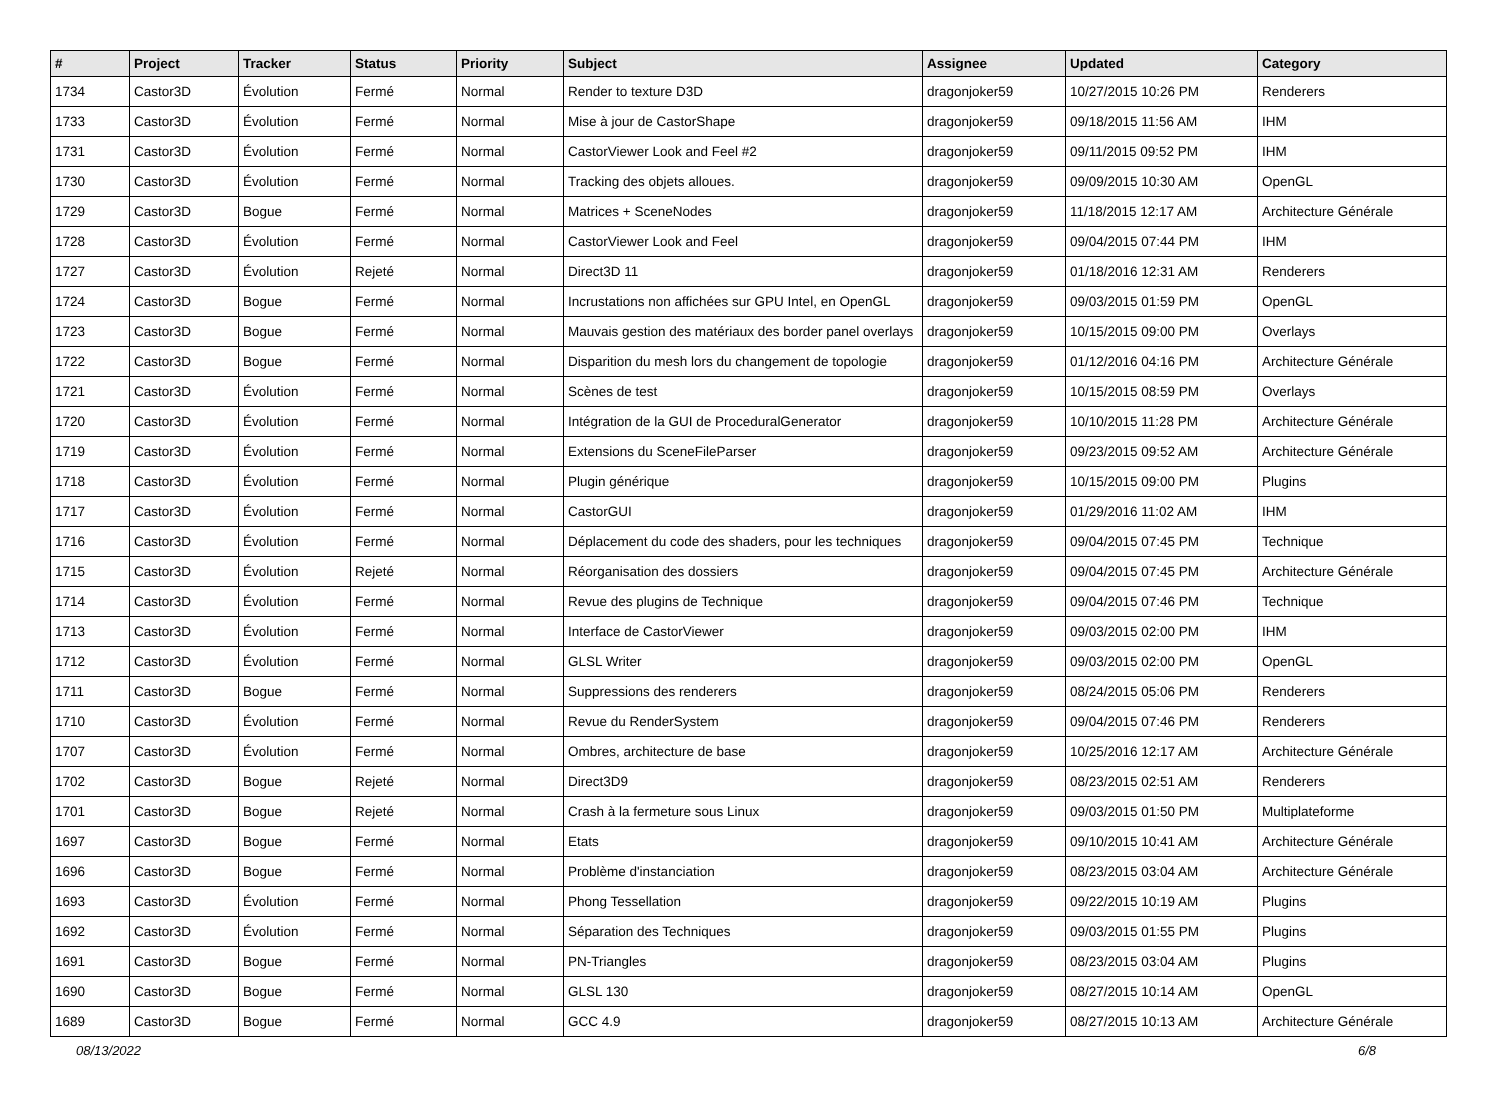| # | Project | Tracker | Status | Priority | Subject | Assignee | Updated | Category |
| --- | --- | --- | --- | --- | --- | --- | --- | --- |
| 1734 | Castor3D | Évolution | Fermé | Normal | Render to texture D3D | dragonjoker59 | 10/27/2015 10:26 PM | Renderers |
| 1733 | Castor3D | Évolution | Fermé | Normal | Mise à jour de CastorShape | dragonjoker59 | 09/18/2015 11:56 AM | IHM |
| 1731 | Castor3D | Évolution | Fermé | Normal | CastorViewer Look and Feel #2 | dragonjoker59 | 09/11/2015 09:52 PM | IHM |
| 1730 | Castor3D | Évolution | Fermé | Normal | Tracking des objets alloues. | dragonjoker59 | 09/09/2015 10:30 AM | OpenGL |
| 1729 | Castor3D | Bogue | Fermé | Normal | Matrices + SceneNodes | dragonjoker59 | 11/18/2015 12:17 AM | Architecture Générale |
| 1728 | Castor3D | Évolution | Fermé | Normal | CastorViewer Look and Feel | dragonjoker59 | 09/04/2015 07:44 PM | IHM |
| 1727 | Castor3D | Évolution | Rejeté | Normal | Direct3D 11 | dragonjoker59 | 01/18/2016 12:31 AM | Renderers |
| 1724 | Castor3D | Bogue | Fermé | Normal | Incrustations non affichées sur GPU Intel, en OpenGL | dragonjoker59 | 09/03/2015 01:59 PM | OpenGL |
| 1723 | Castor3D | Bogue | Fermé | Normal | Mauvais gestion des matériaux des border panel overlays | dragonjoker59 | 10/15/2015 09:00 PM | Overlays |
| 1722 | Castor3D | Bogue | Fermé | Normal | Disparition du mesh lors du changement de topologie | dragonjoker59 | 01/12/2016 04:16 PM | Architecture Générale |
| 1721 | Castor3D | Évolution | Fermé | Normal | Scènes de test | dragonjoker59 | 10/15/2015 08:59 PM | Overlays |
| 1720 | Castor3D | Évolution | Fermé | Normal | Intégration de la GUI de ProceduralGenerator | dragonjoker59 | 10/10/2015 11:28 PM | Architecture Générale |
| 1719 | Castor3D | Évolution | Fermé | Normal | Extensions du SceneFileParser | dragonjoker59 | 09/23/2015 09:52 AM | Architecture Générale |
| 1718 | Castor3D | Évolution | Fermé | Normal | Plugin générique | dragonjoker59 | 10/15/2015 09:00 PM | Plugins |
| 1717 | Castor3D | Évolution | Fermé | Normal | CastorGUI | dragonjoker59 | 01/29/2016 11:02 AM | IHM |
| 1716 | Castor3D | Évolution | Fermé | Normal | Déplacement du code des shaders, pour les techniques | dragonjoker59 | 09/04/2015 07:45 PM | Technique |
| 1715 | Castor3D | Évolution | Rejeté | Normal | Réorganisation des dossiers | dragonjoker59 | 09/04/2015 07:45 PM | Architecture Générale |
| 1714 | Castor3D | Évolution | Fermé | Normal | Revue des plugins de Technique | dragonjoker59 | 09/04/2015 07:46 PM | Technique |
| 1713 | Castor3D | Évolution | Fermé | Normal | Interface de CastorViewer | dragonjoker59 | 09/03/2015 02:00 PM | IHM |
| 1712 | Castor3D | Évolution | Fermé | Normal | GLSL Writer | dragonjoker59 | 09/03/2015 02:00 PM | OpenGL |
| 1711 | Castor3D | Bogue | Fermé | Normal | Suppressions des renderers | dragonjoker59 | 08/24/2015 05:06 PM | Renderers |
| 1710 | Castor3D | Évolution | Fermé | Normal | Revue du RenderSystem | dragonjoker59 | 09/04/2015 07:46 PM | Renderers |
| 1707 | Castor3D | Évolution | Fermé | Normal | Ombres, architecture de base | dragonjoker59 | 10/25/2016 12:17 AM | Architecture Générale |
| 1702 | Castor3D | Bogue | Rejeté | Normal | Direct3D9 | dragonjoker59 | 08/23/2015 02:51 AM | Renderers |
| 1701 | Castor3D | Bogue | Rejeté | Normal | Crash à la fermeture sous Linux | dragonjoker59 | 09/03/2015 01:50 PM | Multiplateforme |
| 1697 | Castor3D | Bogue | Fermé | Normal | Etats | dragonjoker59 | 09/10/2015 10:41 AM | Architecture Générale |
| 1696 | Castor3D | Bogue | Fermé | Normal | Problème d'instanciation | dragonjoker59 | 08/23/2015 03:04 AM | Architecture Générale |
| 1693 | Castor3D | Évolution | Fermé | Normal | Phong Tessellation | dragonjoker59 | 09/22/2015 10:19 AM | Plugins |
| 1692 | Castor3D | Évolution | Fermé | Normal | Séparation des Techniques | dragonjoker59 | 09/03/2015 01:55 PM | Plugins |
| 1691 | Castor3D | Bogue | Fermé | Normal | PN-Triangles | dragonjoker59 | 08/23/2015 03:04 AM | Plugins |
| 1690 | Castor3D | Bogue | Fermé | Normal | GLSL 130 | dragonjoker59 | 08/27/2015 10:14 AM | OpenGL |
| 1689 | Castor3D | Bogue | Fermé | Normal | GCC 4.9 | dragonjoker59 | 08/27/2015 10:13 AM | Architecture Générale |
08/13/2022 6/8